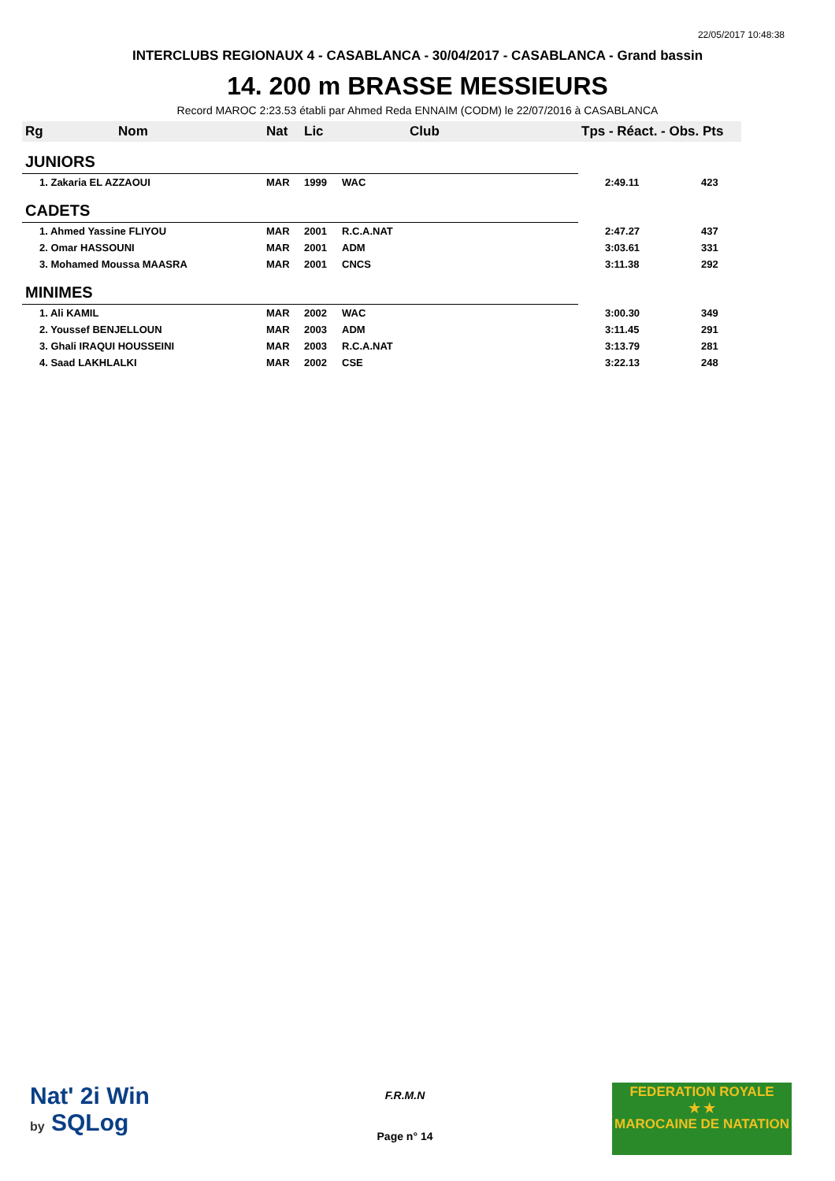22/05/2017 10:48:38
INTERCLUBS REGIONAUX 4 - CASABLANCA - 30/04/2017 - CASABLANCA - Grand bassin
14. 200 m BRASSE MESSIEURS
Record MAROC 2:23.53 établi par Ahmed Reda ENNAIM (CODM) le 22/07/2016 à CASABLANCA
| Rg | Nom | Nat | Lic | Club | Tps - Réact. - Obs. Pts | |
| --- | --- | --- | --- | --- | --- | --- |
| JUNIORS | | | | | | |
| 1. Zakaria EL AZZAOUI | | MAR | 1999 | WAC | 2:49.11 | 423 |
| CADETS | | | | | | |
| 1. Ahmed Yassine FLIYOU | | MAR | 2001 | R.C.A.NAT | 2:47.27 | 437 |
| 2. Omar HASSOUNI | | MAR | 2001 | ADM | 3:03.61 | 331 |
| 3. Mohamed Moussa MAASRA | | MAR | 2001 | CNCS | 3:11.38 | 292 |
| MINIMES | | | | | | |
| 1. Ali KAMIL | | MAR | 2002 | WAC | 3:00.30 | 349 |
| 2. Youssef BENJELLOUN | | MAR | 2003 | ADM | 3:11.45 | 291 |
| 3. Ghali IRAQUI HOUSSEINI | | MAR | 2003 | R.C.A.NAT | 3:13.79 | 281 |
| 4. Saad LAKHLALKI | | MAR | 2002 | CSE | 3:22.13 | 248 |
Nat' 2i Win
by SQLog
F.R.M.N
Page n° 14
FEDERATION ROYALE
★ ★
MAROCAINE DE NATATION